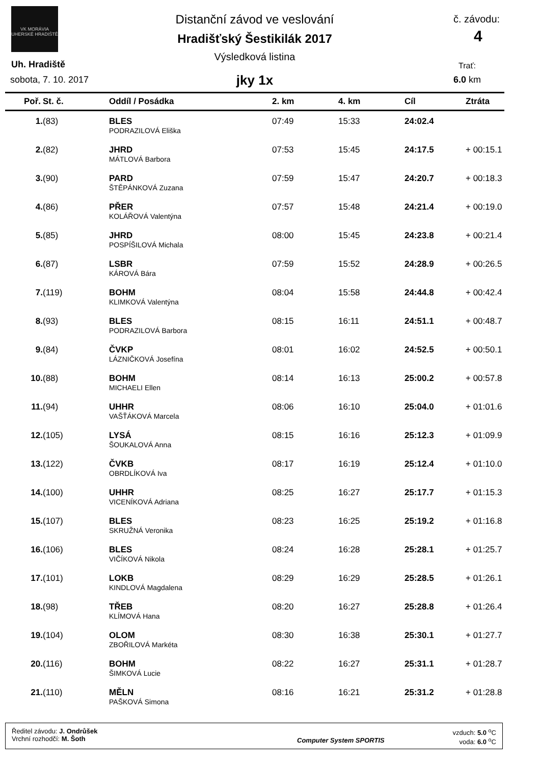VK MORÁVIA
UHERSKÉ HRADIŠTĚ
Distanční závod ve veslování
Hradišťský Šestikilák 2017
Výsledková listina
jky 1x
Uh. Hradiště
sobota, 7. 10. 2017
č. závodu:
4
Trať:
6.0 km
| Poř. | St. č. | Oddíl / Posádka | 2. km | 4. km | Cíl | Ztráta |
| --- | --- | --- | --- | --- | --- | --- |
| 1. | (83) | BLES | 07:49 | 15:33 | 24:02.4 | |
| | | PODRAZILOVÁ Eliška | | | | |
| 2. | (82) | JHRD | 07:53 | 15:45 | 24:17.5 | + 00:15.1 |
| | | MÁTLOVÁ Barbora | | | | |
| 3. | (90) | PARD | 07:59 | 15:47 | 24:20.7 | + 00:18.3 |
| | | ŠTĚPÁNKOVÁ Zuzana | | | | |
| 4. | (86) | PŘER | 07:57 | 15:48 | 24:21.4 | + 00:19.0 |
| | | KOLÁŘOVÁ Valentýna | | | | |
| 5. | (85) | JHRD | 08:00 | 15:45 | 24:23.8 | + 00:21.4 |
| | | POSPÍŠILOVÁ Michala | | | | |
| 6. | (87) | LSBR | 07:59 | 15:52 | 24:28.9 | + 00:26.5 |
| | | KÁROVÁ Bára | | | | |
| 7. | (119) | BOHM | 08:04 | 15:58 | 24:44.8 | + 00:42.4 |
| | | KLIMKOVÁ Valentýna | | | | |
| 8. | (93) | BLES | 08:15 | 16:11 | 24:51.1 | + 00:48.7 |
| | | PODRAZILOVÁ Barbora | | | | |
| 9. | (84) | ČVKP | 08:01 | 16:02 | 24:52.5 | + 00:50.1 |
| | | LÁZNIČKOVÁ Josefína | | | | |
| 10. | (88) | BOHM | 08:14 | 16:13 | 25:00.2 | + 00:57.8 |
| | | MICHAELI Ellen | | | | |
| 11. | (94) | UHHR | 08:06 | 16:10 | 25:04.0 | + 01:01.6 |
| | | VAŠŤÁKOVÁ Marcela | | | | |
| 12. | (105) | LYSÁ | 08:15 | 16:16 | 25:12.3 | + 01:09.9 |
| | | ŠOUKALOVÁ Anna | | | | |
| 13. | (122) | ČVKB | 08:17 | 16:19 | 25:12.4 | + 01:10.0 |
| | | OBRDLÍKOVÁ Iva | | | | |
| 14. | (100) | UHHR | 08:25 | 16:27 | 25:17.7 | + 01:15.3 |
| | | VICENÍKOVÁ Adriana | | | | |
| 15. | (107) | BLES | 08:23 | 16:25 | 25:19.2 | + 01:16.8 |
| | | SKRUŽNÁ Veronika | | | | |
| 16. | (106) | BLES | 08:24 | 16:28 | 25:28.1 | + 01:25.7 |
| | | VIČÍKOVÁ Nikola | | | | |
| 17. | (101) | LOKB | 08:29 | 16:29 | 25:28.5 | + 01:26.1 |
| | | KINDLOVÁ Magdalena | | | | |
| 18. | (98) | TŘEB | 08:20 | 16:27 | 25:28.8 | + 01:26.4 |
| | | KLÍMOVÁ Hana | | | | |
| 19. | (104) | OLOM | 08:30 | 16:38 | 25:30.1 | + 01:27.7 |
| | | ZBOŘILOVÁ Markéta | | | | |
| 20. | (116) | BOHM | 08:22 | 16:27 | 25:31.1 | + 01:28.7 |
| | | ŠIMKOVÁ Lucie | | | | |
| 21. | (110) | MĚLN | 08:16 | 16:21 | 25:31.2 | + 01:28.8 |
| | | PAŠKOVÁ Simona | | | | |
Ředitel závodu: J. Ondrůšek
Vrchní rozhodčí: M. Šoth
Computer System SPORTIS
vzduch: 5.0 <sup>o</sup>C
voda: 6.0 <sup>o</sup>C